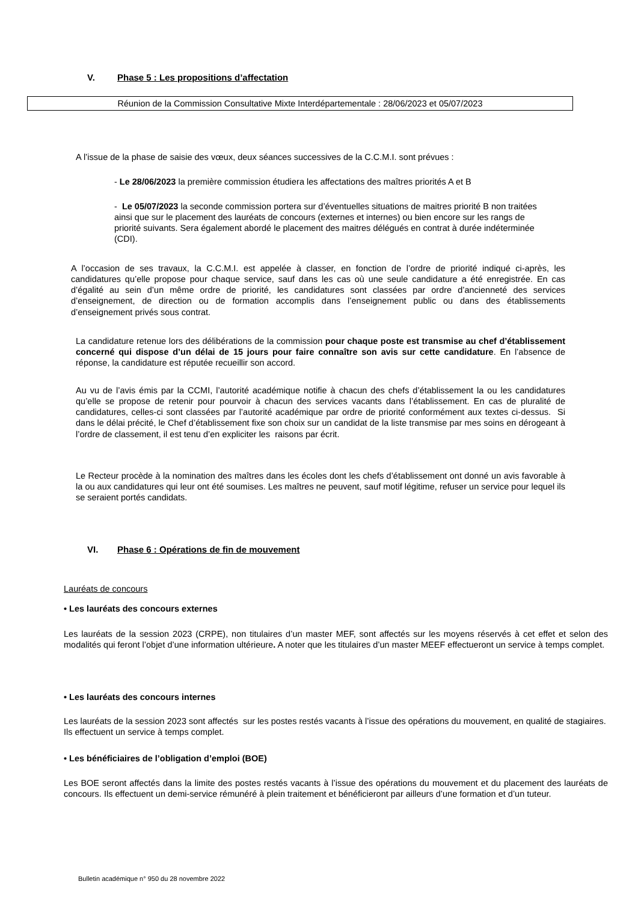V. Phase 5 : Les propositions d’affectation
Réunion de la Commission Consultative Mixte Interdépartementale : 28/06/2023 et 05/07/2023
A l’issue de la phase de saisie des vœux, deux séances successives de la C.C.M.I. sont prévues :
- Le 28/06/2023 la première commission étudiera les affectations des maîtres priorités A et B
- Le 05/07/2023 la seconde commission portera sur d’éventuelles situations de maitres priorité B non traitées ainsi que sur le placement des lauréats de concours (externes et internes) ou bien encore sur les rangs de priorité suivants. Sera également abordé le placement des maitres délégués en contrat à durée indéterminée (CDI).
A l’occasion de ses travaux, la C.C.M.I. est appelée à classer, en fonction de l’ordre de priorité indiqué ci-après, les candidatures qu’elle propose pour chaque service, sauf dans les cas où une seule candidature a été enregistrée. En cas d’égalité au sein d’un même ordre de priorité, les candidatures sont classées par ordre d’ancienneté des services d’enseignement, de direction ou de formation accomplis dans l’enseignement public ou dans des établissements d’enseignement privés sous contrat.
La candidature retenue lors des délibérations de la commission pour chaque poste est transmise au chef d’établissement concerné qui dispose d’un délai de 15 jours pour faire connaître son avis sur cette candidature. En l’absence de réponse, la candidature est réputée recueillir son accord.
Au vu de l’avis émis par la CCMI, l’autorité académique notifie à chacun des chefs d’établissement la ou les candidatures qu’elle se propose de retenir pour pourvoir à chacun des services vacants dans l’établissement. En cas de pluralité de candidatures, celles-ci sont classées par l’autorité académique par ordre de priorité conformément aux textes ci-dessus. Si dans le délai précité, le Chef d’établissement fixe son choix sur un candidat de la liste transmise par mes soins en dérogeant à l’ordre de classement, il est tenu d’en expliciter les raisons par écrit.
Le Recteur procède à la nomination des maîtres dans les écoles dont les chefs d’établissement ont donné un avis favorable à la ou aux candidatures qui leur ont été soumises. Les maîtres ne peuvent, sauf motif légitime, refuser un service pour lequel ils se seraient portés candidats.
VI. Phase 6 : Opérations de fin de mouvement
Lauréats de concours
• Les lauréats des concours externes
Les lauréats de la session 2023 (CRPE), non titulaires d’un master MEF, sont affectés sur les moyens réservés à cet effet et selon des modalités qui feront l’objet d’une information ultérieure. A noter que les titulaires d’un master MEEF effectueront un service à temps complet.
• Les lauréats des concours internes
Les lauréats de la session 2023 sont affectés sur les postes restés vacants à l’issue des opérations du mouvement, en qualité de stagiaires. Ils effectuent un service à temps complet.
• Les bénéficiaires de l’obligation d’emploi (BOE)
Les BOE seront affectés dans la limite des postes restés vacants à l’issue des opérations du mouvement et du placement des lauréats de concours. Ils effectuent un demi-service rémunéré à plein traitement et bénéficieront par ailleurs d’une formation et d’un tuteur.
Bulletin académique n° 950 du 28 novembre 2022